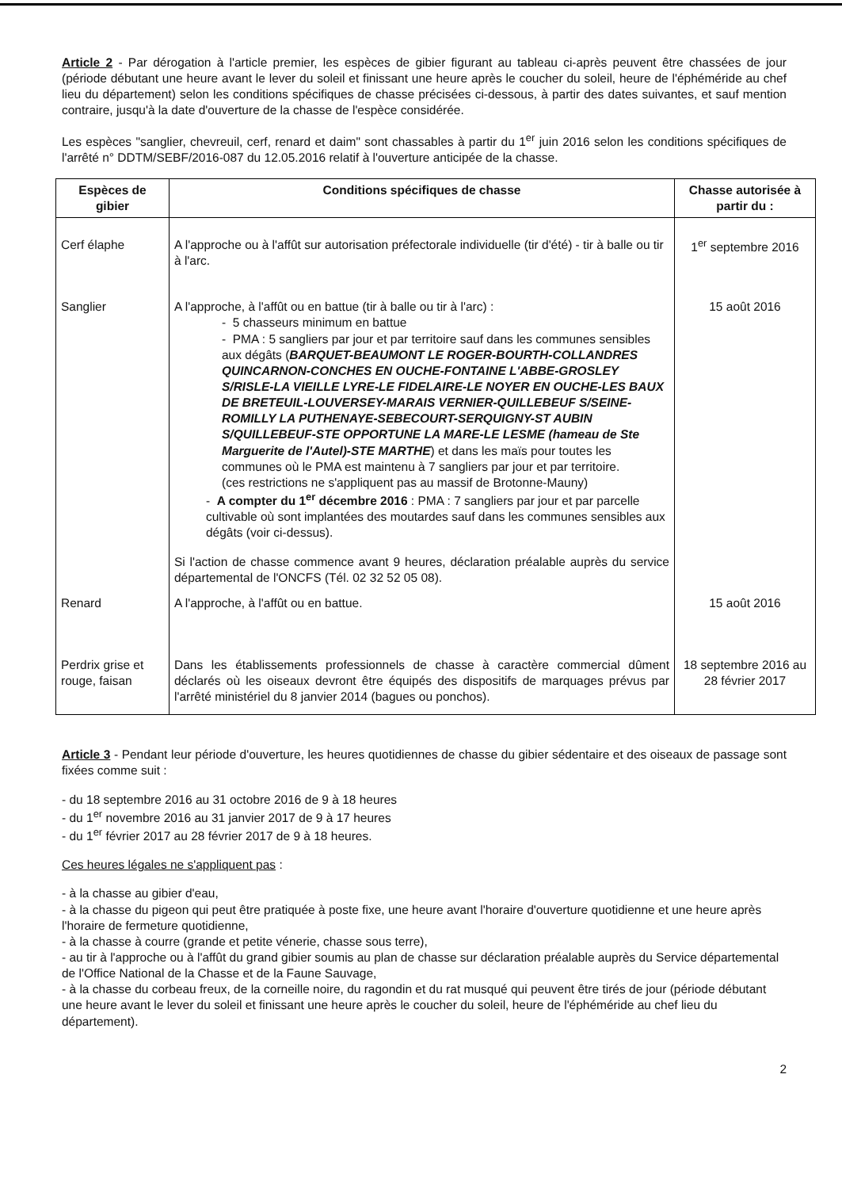Article 2 - Par dérogation à l'article premier, les espèces de gibier figurant au tableau ci-après peuvent être chassées de jour (période débutant une heure avant le lever du soleil et finissant une heure après le coucher du soleil, heure de l'éphéméride au chef lieu du département) selon les conditions spécifiques de chasse précisées ci-dessous, à partir des dates suivantes, et sauf mention contraire, jusqu'à la date d'ouverture de la chasse de l'espèce considérée.
Les espèces "sanglier, chevreuil, cerf, renard et daim" sont chassables à partir du 1<sup>er</sup> juin 2016 selon les conditions spécifiques de l'arrêté n° DDTM/SEBF/2016-087 du 12.05.2016 relatif à l'ouverture anticipée de la chasse.
| Espèces de gibier | Conditions spécifiques de chasse | Chasse autorisée à partir du : |
| --- | --- | --- |
| Cerf élaphe | A l'approche ou à l'affût sur autorisation préfectorale individuelle (tir d'été) - tir à balle ou tir à l'arc. | 1<sup>er</sup> septembre 2016 |
| Sanglier | A l'approche, à l'affût ou en battue (tir à balle ou tir à l'arc) : - 5 chasseurs minimum en battue - PMA : 5 sangliers par jour et par territoire sauf dans les communes sensibles aux dégâts ( BARQUET-BEAUMONT LE ROGER-BOURTH-COLLANDRES QUINCARNON-CONCHES EN OUCHE-FONTAINE L'ABBE-GROSLEY S/RISLE-LA VIEILLE LYRE-LE FIDELAIRE-LE NOYER EN OUCHE-LES BAUX DE BRETEUIL-LOUVERSEY-MARAIS VERNIER-QUILLEBEUF S/SEINE-ROMILLY LA PUTHENAYE-SEBECOURT-SERQUIGNY-ST AUBIN S/QUILLEBEUF-STE OPPORTUNE LA MARE-LE LESME (hameau de Ste Marguerite de l'Autel)-STE MARTHE ) et dans les maïs pour toutes les communes où le PMA est maintenu à 7 sangliers par jour et par territoire. (ces restrictions ne s'appliquent pas au massif de Brotonne-Mauny) - A compter du 1<sup>er</sup> décembre 2016 : PMA : 7 sangliers par jour et par parcelle cultivable où sont implantées des moutardes sauf dans les communes sensibles aux dégâts (voir ci-dessus). Si l'action de chasse commence avant 9 heures, déclaration préalable auprès du service départemental de l'ONCFS (Tél. 02 32 52 05 08). | 15 août 2016 |
| Renard | A l'approche, à l'affût ou en battue. | 15 août 2016 |
| Perdrix grise et rouge, faisan | Dans les établissements professionnels de chasse à caractère commercial dûment déclarés où les oiseaux devront être équipés des dispositifs de marquages prévus par l'arrêté ministériel du 8 janvier 2014 (bagues ou ponchos). | 18 septembre 2016 au 28 février 2017 |
Article 3 - Pendant leur période d'ouverture, les heures quotidiennes de chasse du gibier sédentaire et des oiseaux de passage sont fixées comme suit :
- du 18 septembre 2016 au 31 octobre 2016 de 9 à 18 heures
- du 1<sup>er</sup> novembre 2016 au 31 janvier 2017 de 9 à 17 heures
- du 1<sup>er</sup> février 2017 au 28 février 2017 de 9 à 18 heures.
Ces heures légales ne s'appliquent pas :
- à la chasse au gibier d'eau,
- à la chasse du pigeon qui peut être pratiquée à poste fixe, une heure avant l'horaire d'ouverture quotidienne et une heure après l'horaire de fermeture quotidienne,
- à la chasse à courre (grande et petite vénerie, chasse sous terre),
- au tir à l'approche ou à l'affût du grand gibier soumis au plan de chasse sur déclaration préalable auprès du Service départemental de l'Office National de la Chasse et de la Faune Sauvage,
- à la chasse du corbeau freux, de la corneille noire, du ragondin et du rat musqué qui peuvent être tirés de jour (période débutant une heure avant le lever du soleil et finissant une heure après le coucher du soleil, heure de l'éphéméride au chef lieu du département).
2